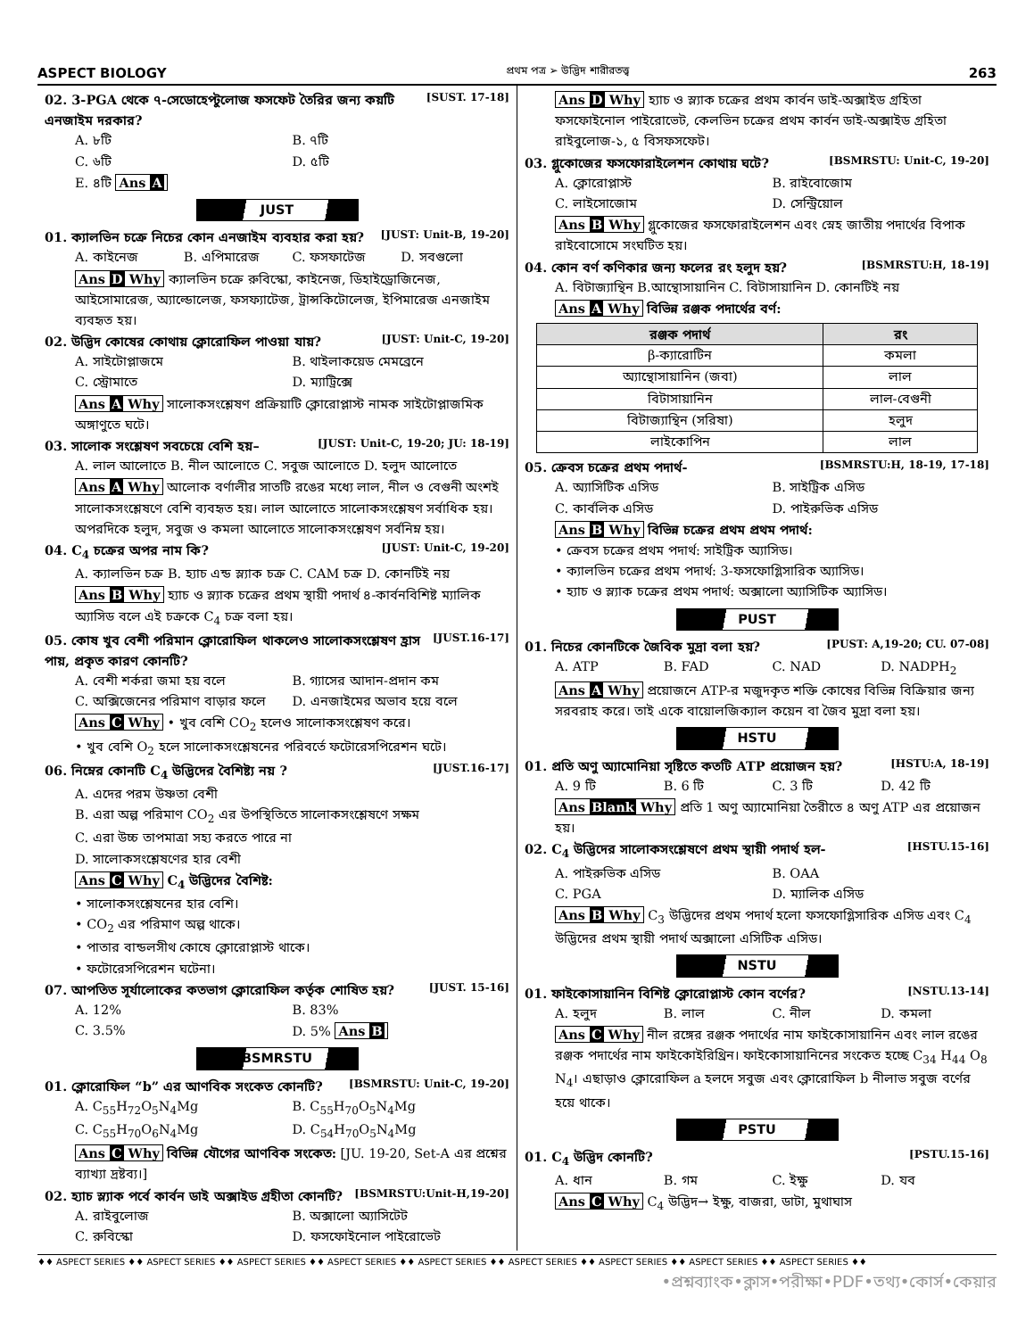ASPECT BIOLOGY প্রথম পত্র ➢ উদ্ভিদ শারীরতত্ত্ব 263
02. 3-PGA থেকে ৭-সেডোহেপ্টুলোজ ফসফেট তৈরির জন্য কয়টি এনজাইম দরকার? [SUST. 17-18]
A. ৮টি B. ৭টি C. ৬টি D. ৫টি E. ৪টি Ans A
JUST
01. ক্যালভিন চক্রে নিচের কোন এনজাইম ব্যবহার করা হয়? [JUST: Unit-B, 19-20]
A. কাইনেজ B. এপিমারেজ C. ফসফাটেজ D. সবগুলো
Ans D Why ক্যালভিন চক্রে রুবিস্কো, কাইনেজ, ডিহাইড্রোজিনেজ, আইসোমারেজ, অ্যাল্ডোলেজ, ফসফ্যাটেজ, ট্রান্সকিটোলেজ, ইপিমারেজ এনজাইম ব্যবহৃত হয়।
02. উদ্ভিদ কোষের কোথায় ক্লোরোফিল পাওয়া যায়? [JUST: Unit-C, 19-20]
A. সাইটোপ্লাজমে B. থাইলাকয়েড মেমব্রেনে C. স্ট্রোমাতে D. ম্যাট্রিক্সে
Ans A Why সালোকসংশ্লেষণ প্রক্রিয়াটি ক্লোরোপ্লাস্ট নামক সাইটোপ্লাজমিক অঙ্গাণুতে ঘটে।
03. সালোক সংশ্লেষণ সবচেয়ে বেশি হয়– [JUST: Unit-C, 19-20; JU: 18-19]
A. লাল আলোতে B. নীল আলোতে C. সবুজ আলোতে D. হলুদ আলোতে
Ans A Why আলোক বর্ণালীর সাতটি রঙের মধ্যে লাল, নীল ও বেগুনী অংশই সালোকসংশ্লেষণে বেশি ব্যবহৃত হয়। লাল আলোতে সালোকসংশ্লেষণ সর্বাধিক হয়। অপরদিকে হলুদ, সবুজ ও কমলা আলোতে সালোকসংশ্লেষণ সর্বনিম্ন হয়।
04. C<sub>4</sub> চক্রের অপর নাম কি? [JUST: Unit-C, 19-20]
A. ক্যালভিন চক্র B. হ্যাচ এন্ড স্ল্যাক চক্র C. CAM চক্র D. কোনটিই নয়
Ans B Why হ্যাচ ও স্ল্যাক চক্রের প্রথম স্থায়ী পদার্থ ৪-কার্বনবিশিষ্ট ম্যালিক অ্যাসিড বলে এই চক্রকে C<sub>4</sub> চক্র বলা হয়।
05. কোষ খুব বেশী পরিমান ক্লোরোফিল থাকলেও সালোকসংশ্লেষণ হ্রাস পায়, প্রকৃত কারণ কোনটি? [JUST.16-17]
A. বেশী শর্করা জমা হয় বলে B. গ্যাসের আদান-প্রদান কম C. অক্সিজেনের পরিমাণ বাড়ার ফলে D. এনজাইমের অভাব হয়ে বলে
Ans C Why • খুব বেশি CO<sub>2</sub> হলেও সালোকসংশ্লেষণ করে।
• খুব বেশি O<sub>2</sub> হলে সালোকসংশ্লেষনের পরিবর্তে ফটোরেসপিরেশন ঘটে।
06. নিম্নের কোনটি C<sub>4</sub> উদ্ভিদের বৈশিষ্ট্য নয় ? [JUST.16-17]
A. এদের পরম উষ্ণতা বেশী
B. এরা অল্প পরিমাণ CO<sub>2</sub> এর উপস্থিতিতে সালোকসংশ্লেষণে সক্ষম
C. এরা উচ্চ তাপমাত্রা সহ্য করতে পারে না
D. সালোকসংশ্লেষণের হার বেশী
Ans C Why C<sub>4</sub> উদ্ভিদের বৈশিষ্ট:
• সালোকসংশ্লেষনের হার বেশি।
• CO<sub>2</sub> এর পরিমাণ অল্প থাকে।
• পাতার বান্ডলসীথ কোষে ক্লোরোপ্লাস্ট থাকে।
• ফটোরেসপিরেশন ঘটেনা।
07. আপতিত সূর্যালোকের কতভাগ ক্লোরোফিল কর্তৃক শোষিত হয়? [JUST. 15-16]
A. 12% B. 83% C. 3.5% D. 5% Ans B
BSMRSTU
01. ক্লোরোফিল “b” এর আণবিক সংকেত কোনটি? [BSMRSTU: Unit-C, 19-20]
A. C<sub>55</sub>H<sub>72</sub>O<sub>5</sub>N<sub>4</sub>Mg B. C<sub>55</sub>H<sub>70</sub>O<sub>5</sub>N<sub>4</sub>Mg C. C<sub>55</sub>H<sub>70</sub>O<sub>6</sub>N<sub>4</sub>Mg D. C<sub>54</sub>H<sub>70</sub>O<sub>5</sub>N<sub>4</sub>Mg
Ans C Why বিভিন্ন যৌগের আণবিক সংকেত: [JU. 19-20, Set-A এর প্রশ্নের ব্যাখ্যা দ্রষ্টব্য।]
02. হ্যাচ স্ল্যাক পর্বে কার্বন ডাই অক্সাইড গ্রহীতা কোনটি? [BSMRSTU:Unit-H,19-20]
A. রাইবুলোজ B. অক্সালো অ্যাসিটেট C. রুবিস্কো D. ফসফোইনোল পাইরোভেট
Ans D Why হ্যাচ ও স্ল্যাক চক্রের প্রথম কার্বন ডাই-অক্সাইড গ্রহিতা ফসফোইনোল পাইরোভেট, কেলভিন চক্রের প্রথম কার্বন ডাই-অক্সাইড গ্রহিতা রাইবুলোজ-১, ৫ বিসফসফেট।
03. গ্লুকোজের ফসফোরাইলেশন কোথায় ঘটে? [BSMRSTU: Unit-C, 19-20]
A. ক্লোরোপ্লাস্ট B. রাইবোজোম C. লাইসোজোম D. সেন্ট্রিয়োল
Ans B Why গ্লুকোজের ফসফোরাইলেশন এবং স্নেহ জাতীয় পদার্থের বিপাক রাইবোসোমে সংঘটিত হয়।
04. কোন বর্ণ কণিকার জন্য ফলের রং হলুদ হয়? [BSMRSTU:H, 18-19]
A. বিটাজ্যান্থিন B.আন্থোসায়ানিন C. বিটাসায়ানিন D. কোনটিই নয়
Ans A Why বিভিন্ন রঞ্জক পদার্থের বর্ণ:
| রঞ্জক পদার্থ | রং |
| --- | --- |
| β-ক্যারোটিন | কমলা |
| অ্যান্থোসায়ানিন (জবা) | লাল |
| বিটাসায়ানিন | লাল-বেগুনী |
| বিটাজ্যান্থিন (সরিষা) | হলুদ |
| লাইকোপিন | লাল |
05. ক্রেবস চক্রের প্রথম পদার্থ- [BSMRSTU:H, 18-19, 17-18]
A. অ্যাসিটিক এসিড B. সাইট্রিক এসিড C. কার্বলিক এসিড D. পাইরুভিক এসিড
Ans B Why বিভিন্ন চক্রের প্রথম প্রথম পদার্থ:
• ক্রেবস চক্রের প্রথম পদার্থ: সাইট্রিক অ্যাসিড।
• ক্যালভিন চক্রের প্রথম পদার্থ: 3-ফসফোগ্লিসারিক অ্যাসিড।
• হ্যাচ ও স্ল্যাক চক্রের প্রথম পদার্থ: অক্সালো অ্যাসিটিক অ্যাসিড।
PUST
01. নিচের কোনটিকে জৈবিক মুদ্রা বলা হয়? [PUST: A,19-20; CU. 07-08]
A. ATP B. FAD C. NAD D. NADPH<sub>2</sub>
Ans A Why প্রয়োজনে ATP-র মজুদকৃত শক্তি কোষের বিভিন্ন বিক্রিয়ার জন্য সরবরাহ করে। তাই একে বায়োলজিক্যাল কয়েন বা জৈব মুদ্রা বলা হয়।
HSTU
01. প্রতি অণু অ্যামোনিয়া সৃষ্টিতে কতটি ATP প্রয়োজন হয়? [HSTU:A, 18-19]
A. 9 টি B. 6 টি C. 3 টি D. 42 টি
Ans Blank Why প্রতি 1 অণু অ্যামোনিয়া তৈরীতে ৪ অণু ATP এর প্রয়োজন হয়।
02. C<sub>4</sub> উদ্ভিদের সালোকসংশ্লেষণে প্রথম স্থায়ী পদার্থ হল- [HSTU.15-16]
A. পাইরুভিক এসিড B. OAA C. PGA D. ম্যালিক এসিড
Ans B Why C<sub>3</sub> উদ্ভিদের প্রথম পদার্থ হলো ফসফোগ্লিসারিক এসিড এবং C<sub>4</sub> উদ্ভিদের প্রথম স্থায়ী পদার্থ অক্সালো এসিটিক এসিড।
NSTU
01. ফাইকোসায়ানিন বিশিষ্ট ক্লোরোপ্লাস্ট কোন বর্ণের? [NSTU.13-14]
A. হলুদ B. লাল C. নীল D. কমলা
Ans C Why নীল রঙ্গের রঞ্জক পদার্থের নাম ফাইকোসায়ানিন এবং লাল রঙের রঞ্জক পদার্থের নাম ফাইকোইরিথ্রিন। ফাইকোসায়ানিনের সংকেত হচ্ছে C<sub>34</sub> H<sub>44</sub> O<sub>8</sub> N<sub>4</sub>। এছাড়াও ক্লোরোফিল a হলদে সবুজ এবং ক্লোরোফিল b নীলাভ সবুজ বর্ণের হয়ে থাকে।
PSTU
01. C<sub>4</sub> উদ্ভিদ কোনটি? [PSTU.15-16]
A. ধান B. গম C. ইক্ষু D. যব
Ans C Why C<sub>4</sub> উদ্ভিদ→ ইক্ষু, বাজরা, ডাটা, মুথাঘাস
♦♦ ASPECT SERIES ♦♦ ASPECT SERIES ♦♦ ASPECT SERIES ♦♦ ASPECT SERIES ♦♦ ASPECT SERIES ♦♦ ASPECT SERIES ♦♦ ASPECT SERIES ♦♦ ASPECT SERIES ♦♦ ASPECT SERIES ♦♦
•প্রশ্নব্যাংক•ক্লাস•পরীক্ষা•PDF•তথ্য•কোর্স•কেয়ার